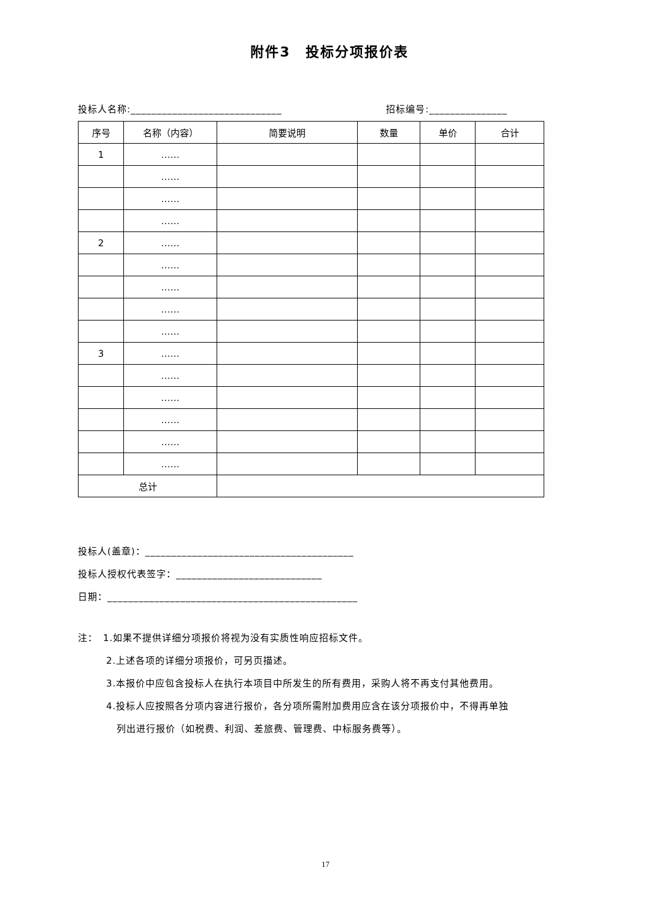附件3　投标分项报价表
投标人名称:_____________________________ 招标编号:_______________
| 序号 | 名称（内容） | 简要说明 | 数量 | 单价 | 合计 |
| --- | --- | --- | --- | --- | --- |
| 1 | …… | | | | |
| | …… | | | | |
| | …… | | | | |
| | …… | | | | |
| 2 | …… | | | | |
| | …… | | | | |
| | …… | | | | |
| | …… | | | | |
| | …… | | | | |
| 3 | …… | | | | |
| | …… | | | | |
| | …… | | | | |
| | …… | | | | |
| | …… | | | | |
| | …… | | | | |
| 总计 | | | | | |
投标人(盖章)：________________________________________
投标人授权代表签字：____________________________
日期：________________________________________________
注：　1.如果不提供详细分项报价将视为没有实质性响应招标文件。
2.上述各项的详细分项报价，可另页描述。
3.本报价中应包含投标人在执行本项目中所发生的所有费用，采购人将不再支付其他费用。
4.投标人应按照各分项内容进行报价，各分项所需附加费用应含在该分项报价中，不得再单独
列出进行报价（如税费、利润、差旅费、管理费、中标服务费等）。
17